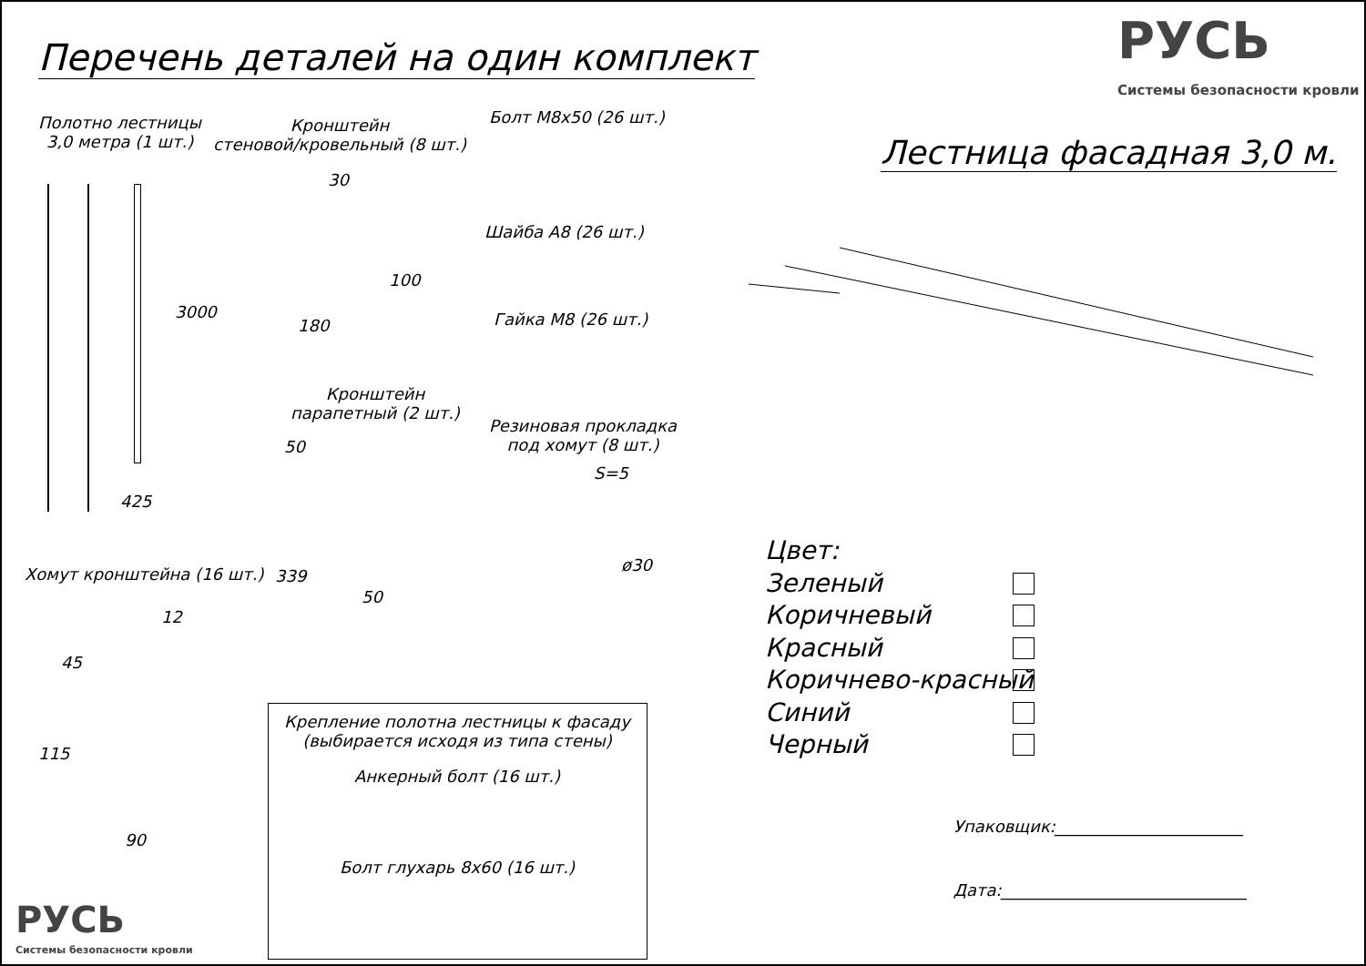Перечень деталей на один комплект
РУСЬ
Системы безопасности кровли
Лестница фасадная 3,0 м.
Полотно лестницы
3,0 метра (1 шт.)
Кронштейн
стеновой/кровельный (8 шт.)
Болт М8х50 (26 шт.)
Шайба А8 (26 шт.)
Гайка М8 (26 шт.)
Кронштейн
парапетный (2 шт.)
Резиновая прокладка
под хомут (8 шт.)
Хомут кронштейна (16 шт.)
30
100
180
3000
425
50
50
339
S=5
ø30
12
45
115
90
Крепление полотна лестницы к фасаду
(выбирается исходя из типа стены)
Анкерный болт (16 шт.)
Болт глухарь 8х60 (16 шт.)
Цвет:
Зеленый
Коричневый
Красный
Коричнево-красный
Синий
Черный
Упаковщик:_______________________
Дата:______________________________
РУСЬ
Системы безопасности кровли